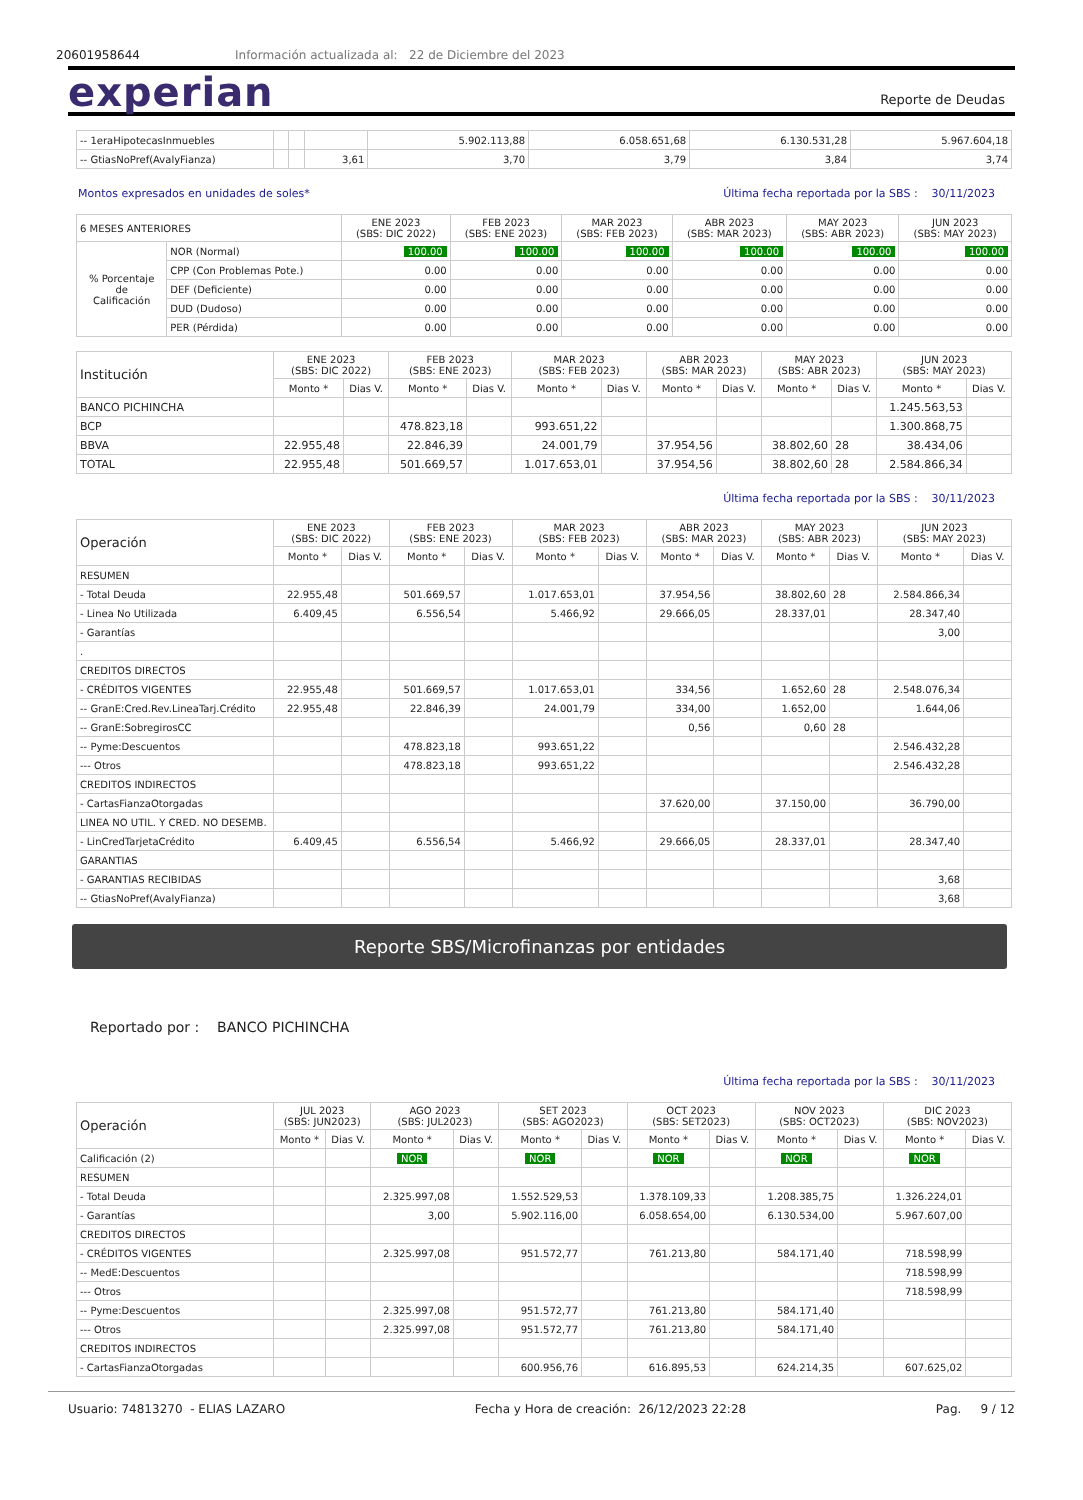20601958644 Información actualizada al: 22 de Diciembre del 2023
experian
Reporte de Deudas
| -- 1eraHipotecasInmuebles | | | | 5.902.113,88 | 6.058.651,68 | 6.130.531,28 | 5.967.604,18 |
| -- GtiasNoPref(AvalyFianza) | | | 3,61 | 3,70 | 3,79 | 3,84 | 3,74 |
Montos expresados en unidades de soles* Última fecha reportada por la SBS : 30/11/2023
| 6 MESES ANTERIORES | | ENE 2023 (SBS: DIC 2022) | FEB 2023 (SBS: ENE 2023) | MAR 2023 (SBS: FEB 2023) | ABR 2023 (SBS: MAR 2023) | MAY 2023 (SBS: ABR 2023) | JUN 2023 (SBS: MAY 2023) |
| --- | --- | --- | --- | --- | --- | --- | --- |
| % Porcentaje de Calificación | NOR (Normal) | 100.00 | 100.00 | 100.00 | 100.00 | 100.00 | 100.00 |
| | CPP (Con Problemas Pote.) | 0.00 | 0.00 | 0.00 | 0.00 | 0.00 | 0.00 |
| | DEF (Deficiente) | 0.00 | 0.00 | 0.00 | 0.00 | 0.00 | 0.00 |
| | DUD (Dudoso) | 0.00 | 0.00 | 0.00 | 0.00 | 0.00 | 0.00 |
| | PER (Pérdida) | 0.00 | 0.00 | 0.00 | 0.00 | 0.00 | 0.00 |
| Institución | ENE 2023 (SBS: DIC 2022) | | FEB 2023 (SBS: ENE 2023) | | MAR 2023 (SBS: FEB 2023) | | ABR 2023 (SBS: MAR 2023) | | MAY 2023 (SBS: ABR 2023) | | JUN 2023 (SBS: MAY 2023) | |
| --- | --- | --- | --- | --- | --- | --- | --- | --- | --- | --- | --- | --- |
| | Monto * | Dias V. | Monto * | Dias V. | Monto * | Dias V. | Monto * | Dias V. | Monto * | Dias V. | Monto * | Dias V. |
| BANCO PICHINCHA | | | | | | | | | | | 1.245.563,53 | |
| BCP | | | 478.823,18 | | 993.651,22 | | | | | | 1.300.868,75 | |
| BBVA | 22.955,48 | | 22.846,39 | | 24.001,79 | | 37.954,56 | | 38.802,60 | 28 | 38.434,06 | |
| TOTAL | 22.955,48 | | 501.669,57 | | 1.017.653,01 | | 37.954,56 | | 38.802,60 | 28 | 2.584.866,34 | |
Última fecha reportada por la SBS : 30/11/2023
| Operación | ENE 2023 (SBS: DIC 2022) | | FEB 2023 (SBS: ENE 2023) | | MAR 2023 (SBS: FEB 2023) | | ABR 2023 (SBS: MAR 2023) | | MAY 2023 (SBS: ABR 2023) | | JUN 2023 (SBS: MAY 2023) | |
| --- | --- | --- | --- | --- | --- | --- | --- | --- | --- | --- | --- | --- |
| | Monto * | Dias V. | Monto * | Dias V. | Monto * | Dias V. | Monto * | Dias V. | Monto * | Dias V. | Monto * | Dias V. |
| RESUMEN | | | | | | | | | | | | |
| - Total Deuda | 22.955,48 | | 501.669,57 | | 1.017.653,01 | | 37.954,56 | | 38.802,60 | 28 | 2.584.866,34 | |
| - Linea No Utilizada | 6.409,45 | | 6.556,54 | | 5.466,92 | | 29.666,05 | | 28.337,01 | | 28.347,40 | |
| - Garantías | | | | | | | | | | | 3,00 | |
| . | | | | | | | | | | | | |
| CREDITOS DIRECTOS | | | | | | | | | | | | |
| - CRÉDITOS VIGENTES | 22.955,48 | | 501.669,57 | | 1.017.653,01 | | 334,56 | | 1.652,60 | 28 | 2.548.076,34 | |
| -- GranE:Cred.Rev.LineaTarj.Crédito | 22.955,48 | | 22.846,39 | | 24.001,79 | | 334,00 | | 1.652,00 | | 1.644,06 | |
| -- GranE:SobregirosCC | | | | | | | 0,56 | | 0,60 | 28 | | |
| -- Pyme:Descuentos | | | 478.823,18 | | 993.651,22 | | | | | | 2.546.432,28 | |
| --- Otros | | | 478.823,18 | | 993.651,22 | | | | | | 2.546.432,28 | |
| CREDITOS INDIRECTOS | | | | | | | | | | | | |
| - CartasFianzaOtorgadas | | | | | | | 37.620,00 | | 37.150,00 | | 36.790,00 | |
| LINEA NO UTIL. Y CRED. NO DESEMB. | | | | | | | | | | | | |
| - LinCredTarjetaCrédito | 6.409,45 | | 6.556,54 | | 5.466,92 | | 29.666,05 | | 28.337,01 | | 28.347,40 | |
| GARANTIAS | | | | | | | | | | | | |
| - GARANTIAS RECIBIDAS | | | | | | | | | | | 3,68 | |
| -- GtiasNoPref(AvalyFianza) | | | | | | | | | | | 3,68 | |
Reporte SBS/Microfinanzas por entidades
Reportado por : BANCO PICHINCHA
Última fecha reportada por la SBS : 30/11/2023
| Operación | JUL 2023 (SBS: JUN2023) | | AGO 2023 (SBS: JUL2023) | | SET 2023 (SBS: AGO2023) | | OCT 2023 (SBS: SET2023) | | NOV 2023 (SBS: OCT2023) | | DIC 2023 (SBS: NOV2023) | |
| --- | --- | --- | --- | --- | --- | --- | --- | --- | --- | --- | --- | --- |
| | Monto * | Dias V. | Monto * | Dias V. | Monto * | Dias V. | Monto * | Dias V. | Monto * | Dias V. | Monto * | Dias V. |
| Calificación (2) | | | NOR | | NOR | | NOR | | NOR | | NOR | |
| RESUMEN | | | | | | | | | | | | |
| - Total Deuda | | | 2.325.997,08 | | 1.552.529,53 | | 1.378.109,33 | | 1.208.385,75 | | 1.326.224,01 | |
| - Garantías | | | 3,00 | | 5.902.116,00 | | 6.058.654,00 | | 6.130.534,00 | | 5.967.607,00 | |
| CREDITOS DIRECTOS | | | | | | | | | | | | |
| - CRÉDITOS VIGENTES | | | 2.325.997,08 | | 951.572,77 | | 761.213,80 | | 584.171,40 | | 718.598,99 | |
| -- MedE:Descuentos | | | | | | | | | | | 718.598,99 | |
| --- Otros | | | | | | | | | | | 718.598,99 | |
| -- Pyme:Descuentos | | | 2.325.997,08 | | 951.572,77 | | 761.213,80 | | 584.171,40 | | | |
| --- Otros | | | 2.325.997,08 | | 951.572,77 | | 761.213,80 | | 584.171,40 | | | |
| CREDITOS INDIRECTOS | | | | | | | | | | | | |
| - CartasFianzaOtorgadas | | | | | 600.956,76 | | 616.895,53 | | 624.214,35 | | 607.625,02 | |
Usuario: 74813270 - ELIAS LAZARO Fecha y Hora de creación: 26/12/2023 22:28 Pag. 9 / 12